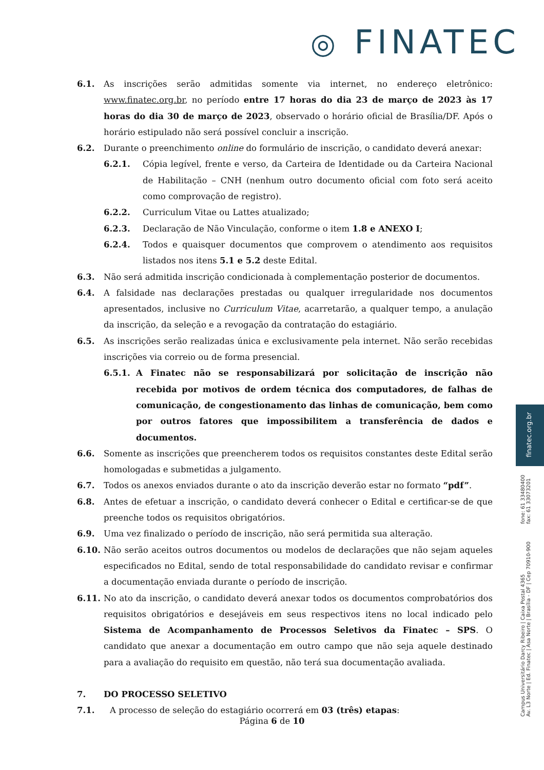◎ FINATEC
6.1. As inscrições serão admitidas somente via internet, no endereço eletrônico: www.finatec.org.br, no período entre 17 horas do dia 23 de março de 2023 às 17 horas do dia 30 de março de 2023, observado o horário oficial de Brasília/DF. Após o horário estipulado não será possível concluir a inscrição.
6.2. Durante o preenchimento online do formulário de inscrição, o candidato deverá anexar:
6.2.1. Cópia legível, frente e verso, da Carteira de Identidade ou da Carteira Nacional de Habilitação – CNH (nenhum outro documento oficial com foto será aceito como comprovação de registro).
6.2.2. Curriculum Vitae ou Lattes atualizado;
6.2.3. Declaração de Não Vinculação, conforme o item 1.8 e ANEXO I;
6.2.4. Todos e quaisquer documentos que comprovem o atendimento aos requisitos listados nos itens 5.1 e 5.2 deste Edital.
6.3. Não será admitida inscrição condicionada à complementação posterior de documentos.
6.4. A falsidade nas declarações prestadas ou qualquer irregularidade nos documentos apresentados, inclusive no Curriculum Vitae, acarretarão, a qualquer tempo, a anulação da inscrição, da seleção e a revogação da contratação do estagiário.
6.5. As inscrições serão realizadas única e exclusivamente pela internet. Não serão recebidas inscrições via correio ou de forma presencial.
6.5.1. A Finatec não se responsabilizará por solicitação de inscrição não recebida por motivos de ordem técnica dos computadores, de falhas de comunicação, de congestionamento das linhas de comunicação, bem como por outros fatores que impossibilitem a transferência de dados e documentos.
6.6. Somente as inscrições que preencherem todos os requisitos constantes deste Edital serão homologadas e submetidas a julgamento.
6.7. Todos os anexos enviados durante o ato da inscrição deverão estar no formato “pdf”.
6.8. Antes de efetuar a inscrição, o candidato deverá conhecer o Edital e certificar-se de que preenche todos os requisitos obrigatórios.
6.9. Uma vez finalizado o período de inscrição, não será permitida sua alteração.
6.10. Não serão aceitos outros documentos ou modelos de declarações que não sejam aqueles especificados no Edital, sendo de total responsabilidade do candidato revisar e confirmar a documentação enviada durante o período de inscrição.
6.11. No ato da inscrição, o candidato deverá anexar todos os documentos comprobatórios dos requisitos obrigatórios e desejáveis em seus respectivos itens no local indicado pelo Sistema de Acompanhamento de Processos Seletivos da Finatec – SPS. O candidato que anexar a documentação em outro campo que não seja aquele destinado para a avaliação do requisito em questão, não terá sua documentação avaliada.
7. DO PROCESSO SELETIVO
7.1. A processo de seleção do estagiário ocorrerá em 03 (três) etapas:
Página 6 de 10
finatec.org.br
fone: 61 33480400
fax: 61 33073201
Campus Universitário Darcy Ribeiro | Caixa Postal 4365
Av. L3 Norte | Ed. Finatec | Asa Norte | Brasília - DF | Cep 70910-900